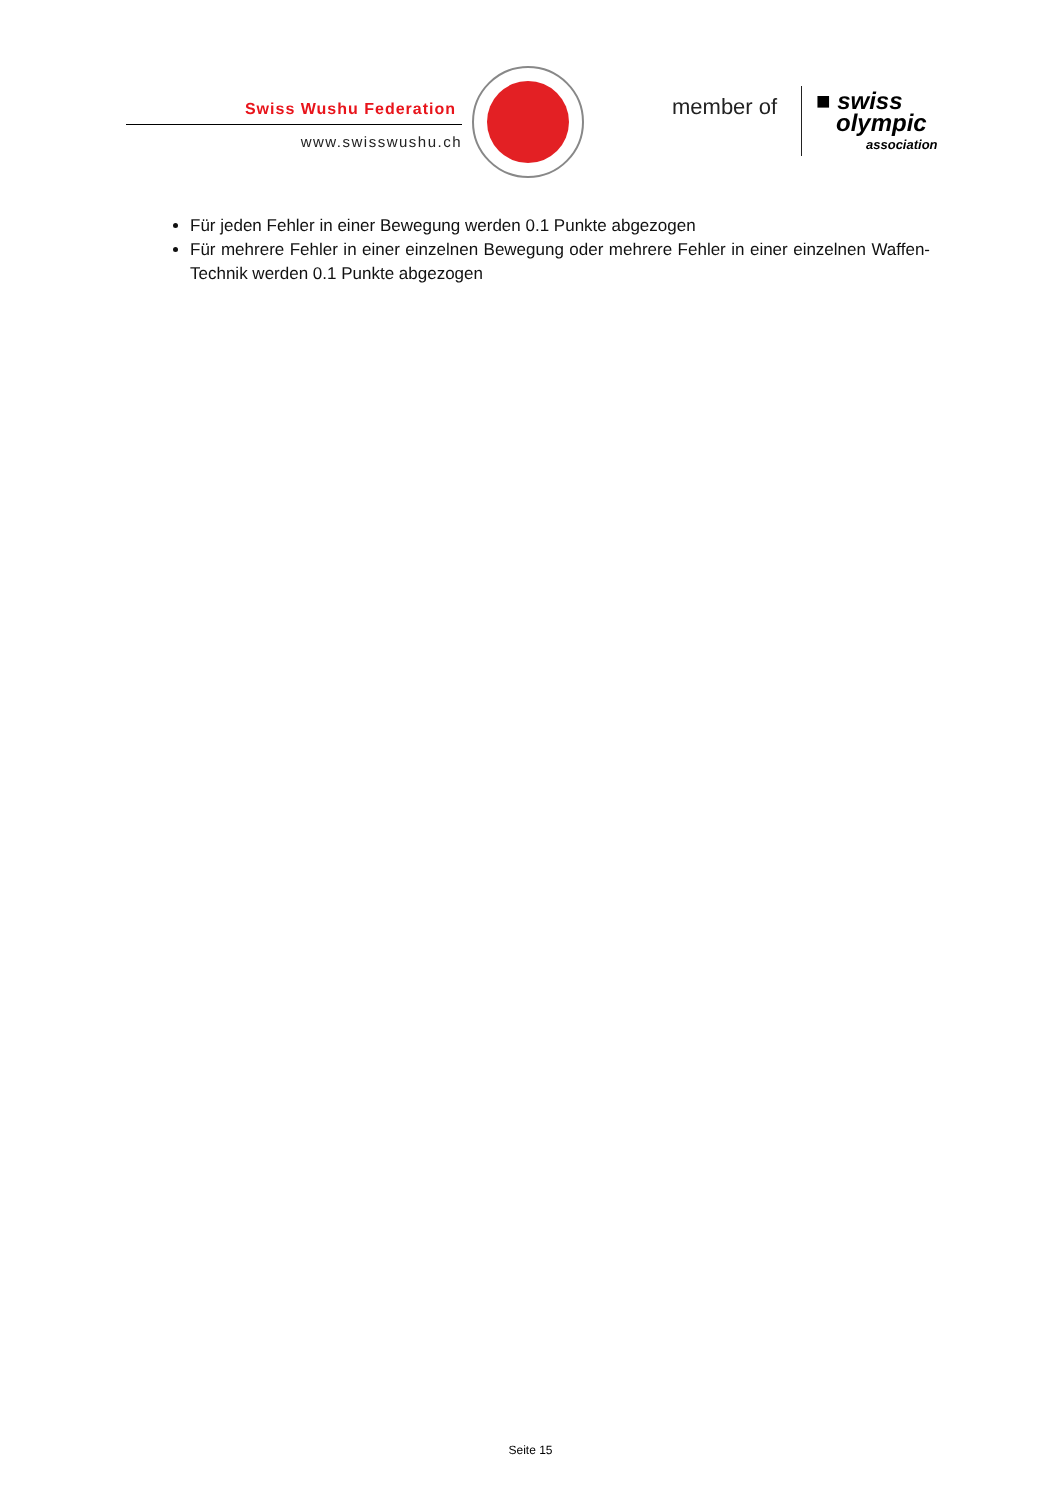Swiss Wushu Federation
www.swisswushu.ch
member of
■ swiss
olympic
association
Für jeden Fehler in einer Bewegung werden 0.1 Punkte abgezogen
Für mehrere Fehler in einer einzelnen Bewegung oder mehrere Fehler in einer einzelnen Waffen-Technik werden 0.1 Punkte abgezogen
Seite 15